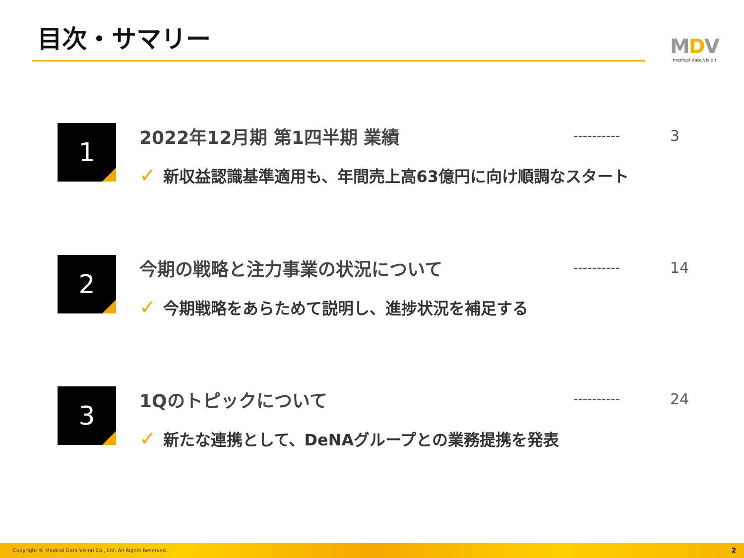目次・サマリー
MDV
medical.data.vision
1 2022年12月期 第1四半期 業績 ---------- 3
✓ 新収益認識基準適用も、年間売上高63億円に向け順調なスタート
2 今期の戦略と注力事業の状況について ---------- 14
✓ 今期戦略をあらためて説明し、進捗状況を補足する
3 1Qのトピックについて ---------- 24
✓ 新たな連携として、DeNAグループとの業務提携を発表
Copyright © Medical Data Vision Co., Ltd. All Rights Reserved. 2